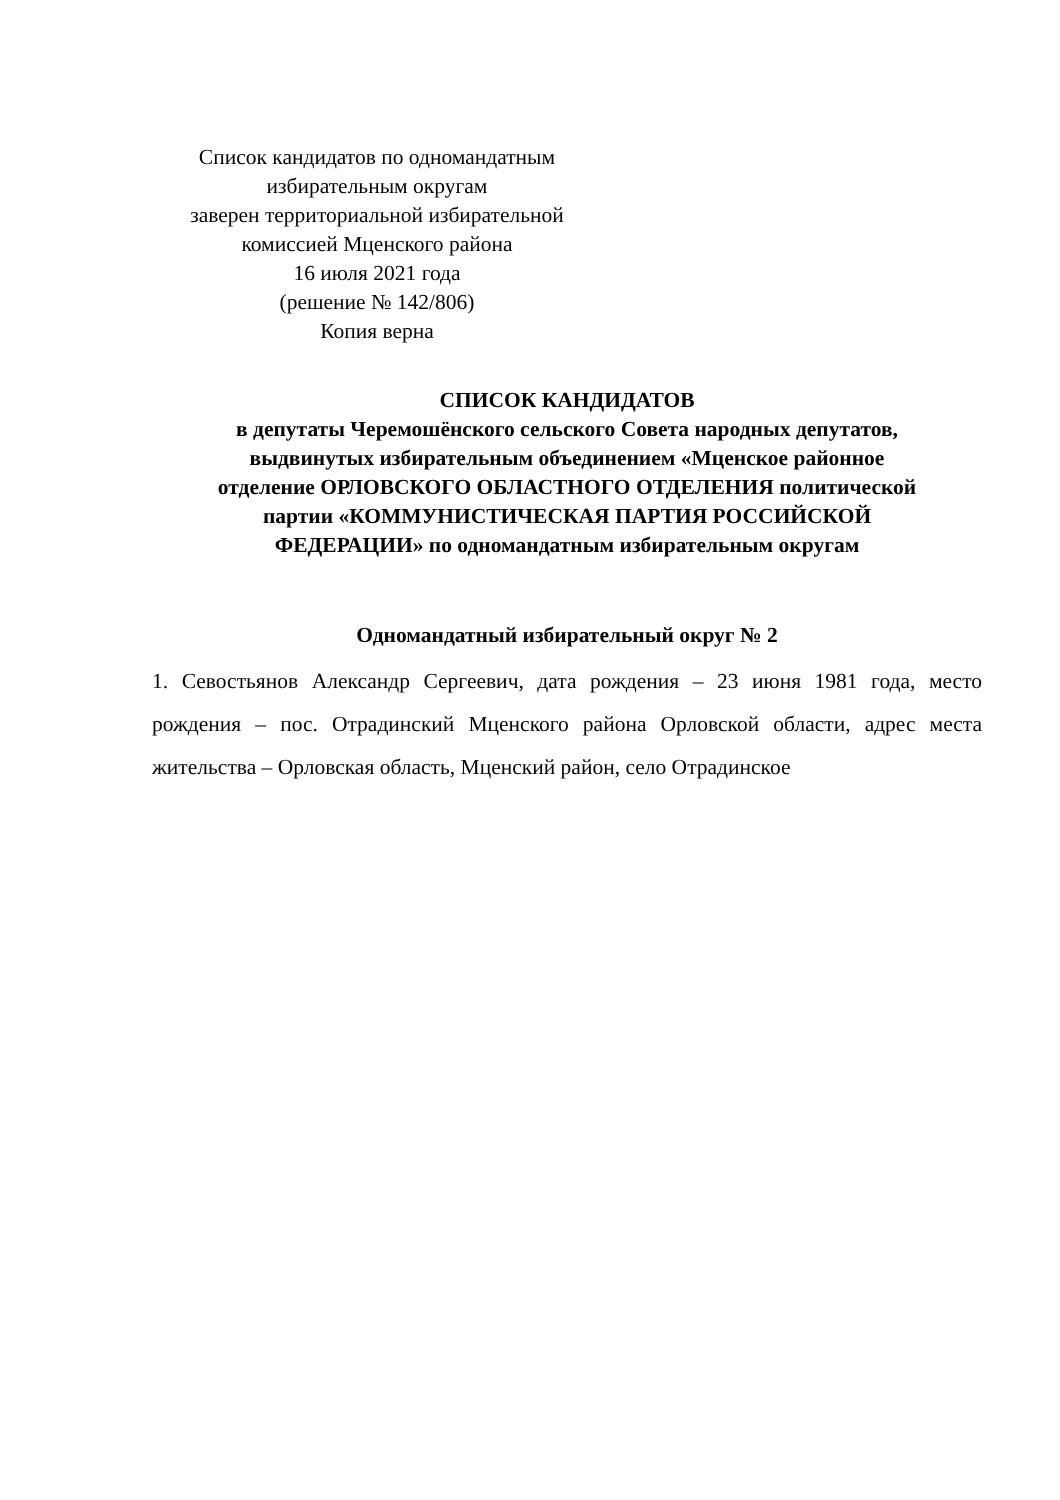Список кандидатов по одномандатным
избирательным округам
заверен территориальной избирательной
комиссией Мценского района
16 июля 2021 года
(решение № 142/806)
Копия верна
СПИСОК КАНДИДАТОВ
в депутаты Черемошёнского сельского Совета народных депутатов,
выдвинутых избирательным объединением «Мценское районное
отделение ОРЛОВСКОГО ОБЛАСТНОГО ОТДЕЛЕНИЯ политической
партии «КОММУНИСТИЧЕСКАЯ ПАРТИЯ РОССИЙСКОЙ
ФЕДЕРАЦИИ» по одномандатным избирательным округам
Одномандатный избирательный округ № 2
1. Севостьянов Александр Сергеевич, дата рождения – 23 июня 1981 года, место рождения – пос. Отрадинский Мценского района Орловской области, адрес места жительства – Орловская область, Мценский район, село Отрадинское